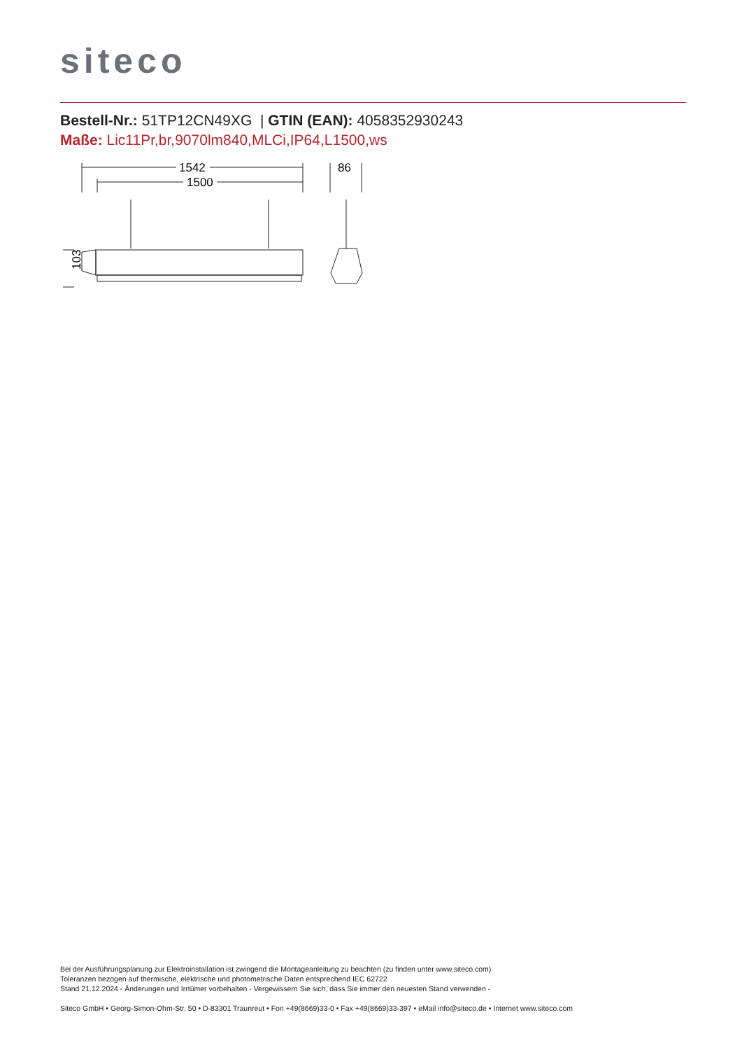siteco
Bestell-Nr.: 51TP12CN49XG | GTIN (EAN): 4058352930243
Maße: Lic11Pr,br,9070lm840,MLCi,IP64,L1500,ws
1542
1500
86
103
Bei der Ausführungsplanung zur Elektroinstallation ist zwingend die Montageanleitung zu beachten (zu finden unter www.siteco.com)
Toleranzen bezogen auf thermische, elektrische und photometrische Daten entsprechend IEC 62722
Stand 21.12.2024 - Änderungen und Irrtümer vorbehalten - Vergewissern Sie sich, dass Sie immer den neuesten Stand verwenden -
Siteco GmbH • Georg-Simon-Ohm-Str. 50 • D-83301 Traunreut • Fon +49(8669)33-0 • Fax +49(8669)33-397 • eMail info@siteco.de • Internet www.siteco.com